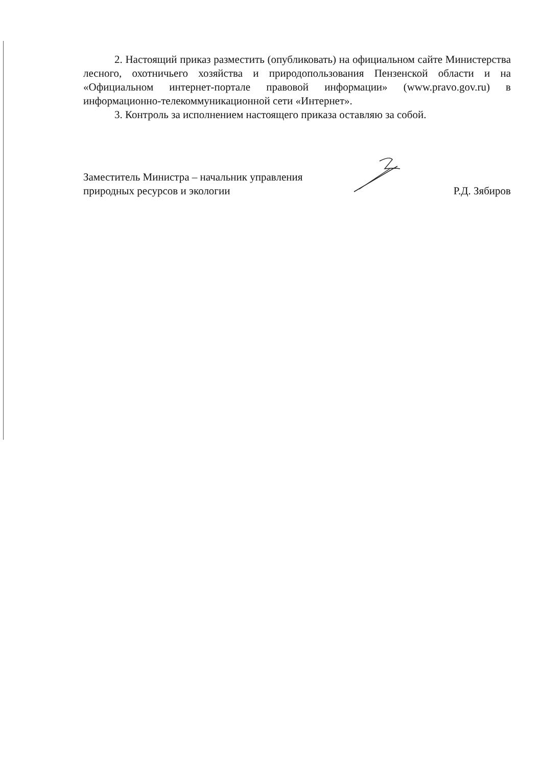2. Настоящий приказ разместить (опубликовать) на официальном сайте Министерства лесного, охотничьего хозяйства и природопользования Пензенской области и на «Официальном интернет-портале правовой информации» (www.pravo.gov.ru) в информационно-телекоммуникационной сети «Интернет».
3. Контроль за исполнением настоящего приказа оставляю за собой.
Заместитель Министра – начальник управления
природных ресурсов и экологии
Р.Д. Зябиров